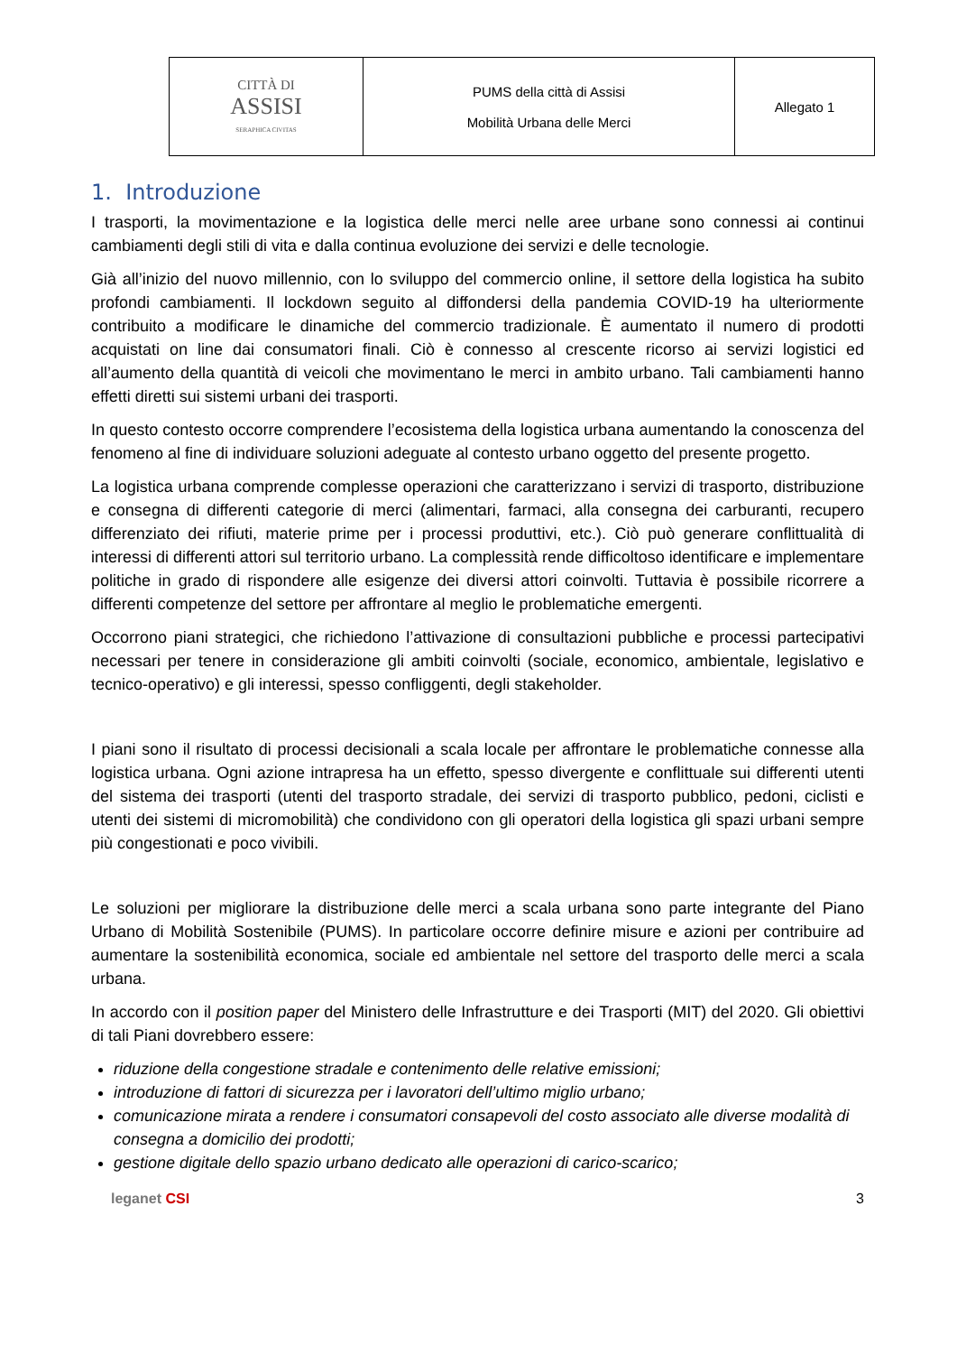| CITTÀ DI ASSISI SERAPHICA CIVITAS | PUMS della città di Assisi Mobilità Urbana delle Merci | Allegato 1 |
1. Introduzione
I trasporti, la movimentazione e la logistica delle merci nelle aree urbane sono connessi ai continui cambiamenti degli stili di vita e dalla continua evoluzione dei servizi e delle tecnologie.
Già all’inizio del nuovo millennio, con lo sviluppo del commercio online, il settore della logistica ha subito profondi cambiamenti. Il lockdown seguito al diffondersi della pandemia COVID-19 ha ulteriormente contribuito a modificare le dinamiche del commercio tradizionale. È aumentato il numero di prodotti acquistati on line dai consumatori finali. Ciò è connesso al crescente ricorso ai servizi logistici ed all’aumento della quantità di veicoli che movimentano le merci in ambito urbano. Tali cambiamenti hanno effetti diretti sui sistemi urbani dei trasporti.
In questo contesto occorre comprendere l’ecosistema della logistica urbana aumentando la conoscenza del fenomeno al fine di individuare soluzioni adeguate al contesto urbano oggetto del presente progetto.
La logistica urbana comprende complesse operazioni che caratterizzano i servizi di trasporto, distribuzione e consegna di differenti categorie di merci (alimentari, farmaci, alla consegna dei carburanti, recupero differenziato dei rifiuti, materie prime per i processi produttivi, etc.). Ciò può generare conflittualità di interessi di differenti attori sul territorio urbano. La complessità rende difficoltoso identificare e implementare politiche in grado di rispondere alle esigenze dei diversi attori coinvolti. Tuttavia è possibile ricorrere a differenti competenze del settore per affrontare al meglio le problematiche emergenti.
Occorrono piani strategici, che richiedono l’attivazione di consultazioni pubbliche e processi partecipativi necessari per tenere in considerazione gli ambiti coinvolti (sociale, economico, ambientale, legislativo e tecnico-operativo) e gli interessi, spesso confliggenti, degli stakeholder.
I piani sono il risultato di processi decisionali a scala locale per affrontare le problematiche connesse alla logistica urbana. Ogni azione intrapresa ha un effetto, spesso divergente e conflittuale sui differenti utenti del sistema dei trasporti (utenti del trasporto stradale, dei servizi di trasporto pubblico, pedoni, ciclisti e utenti dei sistemi di micromobilità) che condividono con gli operatori della logistica gli spazi urbani sempre più congestionati e poco vivibili.
Le soluzioni per migliorare la distribuzione delle merci a scala urbana sono parte integrante del Piano Urbano di Mobilità Sostenibile (PUMS). In particolare occorre definire misure e azioni per contribuire ad aumentare la sostenibilità economica, sociale ed ambientale nel settore del trasporto delle merci a scala urbana.
In accordo con il position paper del Ministero delle Infrastrutture e dei Trasporti (MIT) del 2020. Gli obiettivi di tali Piani dovrebbero essere:
riduzione della congestione stradale e contenimento delle relative emissioni;
introduzione di fattori di sicurezza per i lavoratori dell’ultimo miglio urbano;
comunicazione mirata a rendere i consumatori consapevoli del costo associato alle diverse modalità di consegna a domicilio dei prodotti;
gestione digitale dello spazio urbano dedicato alle operazioni di carico-scarico;
leganet CSI 3